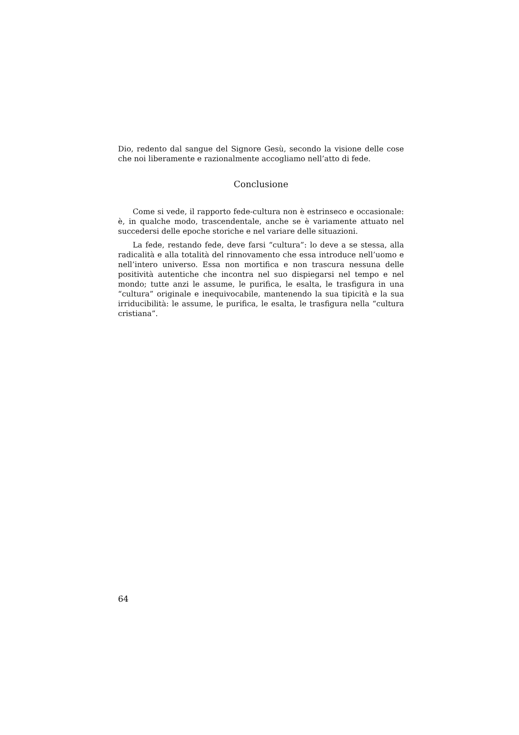Dio, redento dal sangue del Signore Gesù, secondo la visione delle cose che noi liberamente e razionalmente accogliamo nell’atto di fede.
Conclusione
Come si vede, il rapporto fede-cultura non è estrinseco e occasionale: è, in qualche modo, trascendentale, anche se è variamente attuato nel succedersi delle epoche storiche e nel variare delle situazioni.
La fede, restando fede, deve farsi “cultura”: lo deve a se stessa, alla radicalità e alla totalità del rinnovamento che essa introduce nell’uomo e nell’intero universo. Essa non mortifica e non trascura nessuna delle positività autentiche che incontra nel suo dispiegarsi nel tempo e nel mondo; tutte anzi le assume, le purifica, le esalta, le trasfigura in una “cultura” originale e inequivocabile, mantenendo la sua tipicità e la sua irriducibilità: le assume, le purifica, le esalta, le trasfigura nella “cultura cristiana”.
64